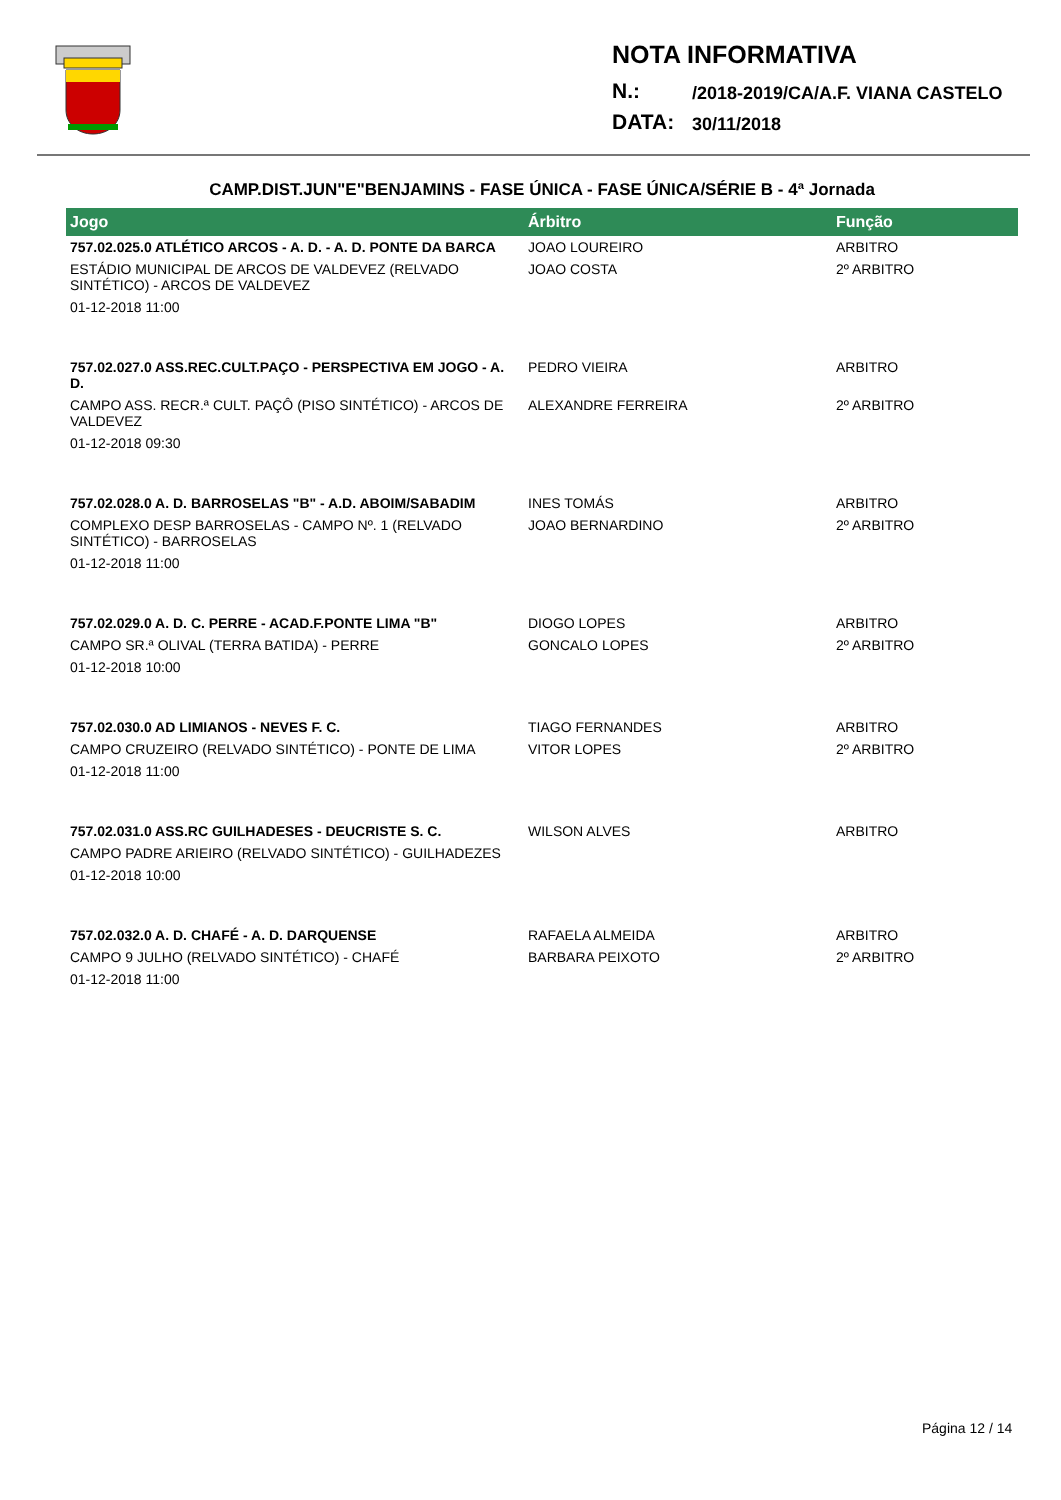NOTA INFORMATIVA
N.: /2018-2019/CA/A.F. VIANA CASTELO
DATA: 30/11/2018
CAMP.DIST.JUN"E"BENJAMINS - FASE ÚNICA - FASE ÚNICA/SÉRIE B - 4ª Jornada
| Jogo | Árbitro | Função |
| --- | --- | --- |
| 757.02.025.0 ATLÉTICO ARCOS - A. D. - A. D. PONTE DA BARCA | JOAO LOUREIRO | ARBITRO |
| ESTÁDIO MUNICIPAL DE ARCOS DE VALDEVEZ (RELVADO SINTÉTICO) - ARCOS DE VALDEVEZ | JOAO COSTA | 2º ARBITRO |
| 01-12-2018 11:00 | | |
| 757.02.027.0 ASS.REC.CULT.PAÇO - PERSPECTIVA EM JOGO - A. D. | PEDRO VIEIRA | ARBITRO |
| CAMPO ASS. RECR.ª CULT. PAÇÔ (PISO SINTÉTICO) - ARCOS DE VALDEVEZ | ALEXANDRE FERREIRA | 2º ARBITRO |
| 01-12-2018 09:30 | | |
| 757.02.028.0 A. D. BARROSELAS "B" - A.D. ABOIM/SABADIM | INES TOMÁS | ARBITRO |
| COMPLEXO DESP BARROSELAS - CAMPO Nº. 1 (RELVADO SINTÉTICO) - BARROSELAS | JOAO BERNARDINO | 2º ARBITRO |
| 01-12-2018 11:00 | | |
| 757.02.029.0 A. D. C. PERRE - ACAD.F.PONTE LIMA "B" | DIOGO LOPES | ARBITRO |
| CAMPO SR.ª OLIVAL (TERRA BATIDA) - PERRE | GONCALO LOPES | 2º ARBITRO |
| 01-12-2018 10:00 | | |
| 757.02.030.0 AD LIMIANOS - NEVES F. C. | TIAGO FERNANDES | ARBITRO |
| CAMPO CRUZEIRO (RELVADO SINTÉTICO) - PONTE DE LIMA | VITOR LOPES | 2º ARBITRO |
| 01-12-2018 11:00 | | |
| 757.02.031.0 ASS.RC GUILHADESES - DEUCRISTE S. C. | WILSON ALVES | ARBITRO |
| CAMPO PADRE ARIEIRO (RELVADO SINTÉTICO) - GUILHADEZES | | |
| 01-12-2018 10:00 | | |
| 757.02.032.0 A. D. CHAFÉ - A. D. DARQUENSE | RAFAELA ALMEIDA | ARBITRO |
| CAMPO 9 JULHO (RELVADO SINTÉTICO) - CHAFÉ | BARBARA PEIXOTO | 2º ARBITRO |
| 01-12-2018 11:00 | | |
Página 12 / 14